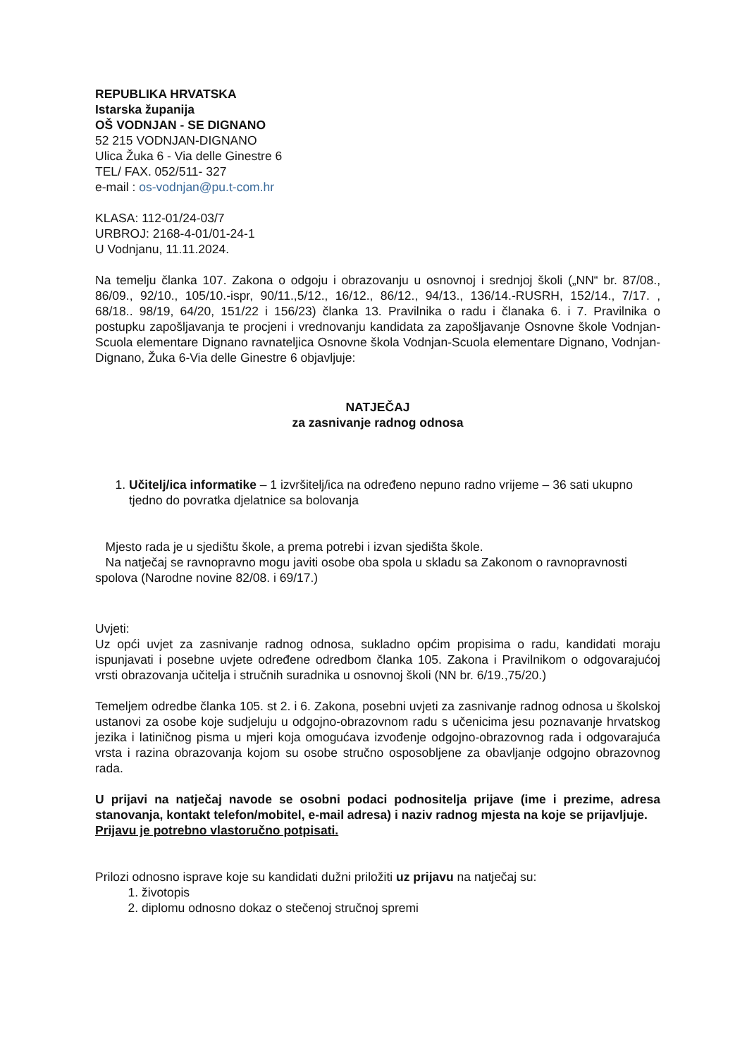REPUBLIKA HRVATSKA
Istarska županija
OŠ VODNJAN - SE DIGNANO
52 215 VODNJAN-DIGNANO
Ulica Žuka 6 - Via delle Ginestre 6
TEL/ FAX. 052/511- 327
e-mail : os-vodnjan@pu.t-com.hr
KLASA: 112-01/24-03/7
URBROJ: 2168-4-01/01-24-1
U Vodnjanu, 11.11.2024.
Na temelju članka 107. Zakona o odgoju i obrazovanju u osnovnoj i srednjoj školi („NN“ br. 87/08., 86/09., 92/10., 105/10.-ispr, 90/11.,5/12., 16/12., 86/12., 94/13., 136/14.-RUSRH, 152/14., 7/17. , 68/18.. 98/19, 64/20, 151/22 i 156/23) članka 13. Pravilnika o radu i članaka 6. i 7. Pravilnika o postupku zapošljavanja te procjeni i vrednovanju kandidata za zapošljavanje Osnovne škole Vodnjan-Scuola elementare Dignano ravnateljica Osnovne škola Vodnjan-Scuola elementare Dignano, Vodnjan-Dignano, Žuka 6-Via delle Ginestre 6 objavljuje:
NATJEČAJ
za zasnivanje radnog odnosa
1. Učitelj/ica informatike – 1 izvršitelj/ica na određeno nepuno radno vrijeme – 36 sati ukupno tjedno do povratka djelatnice sa bolovanja
Mjesto rada je u sjedištu škole, a prema potrebi i izvan sjedišta škole.
Na natječaj se ravnopravno mogu javiti osobe oba spola u skladu sa Zakonom o ravnopravnosti spolova (Narodne novine 82/08. i 69/17.)
Uvjeti:
Uz opći uvjet za zasnivanje radnog odnosa, sukladno općim propisima o radu, kandidati moraju ispunjavati i posebne uvjete određene odredbom članka 105. Zakona i Pravilnikom o odgovarajućoj vrsti obrazovanja učitelja i stručnih suradnika u osnovnoj školi (NN br. 6/19.,75/20.)
Temeljem odredbe članka 105. st 2. i 6. Zakona, posebni uvjeti za zasnivanje radnog odnosa u školskoj ustanovi za osobe koje sudjeluju u odgojno-obrazovnom radu s učenicima jesu poznavanje hrvatskog jezika i latiničnog pisma u mjeri koja omogućava izvođenje odgojno-obrazovnog rada i odgovarajuća vrsta i razina obrazovanja kojom su osobe stručno osposobljene za obavljanje odgojno obrazovnog rada.
U prijavi na natječaj navode se osobni podaci podnositelja prijave (ime i prezime, adresa stanovanja, kontakt telefon/mobitel, e-mail adresa) i naziv radnog mjesta na koje se prijavljuje.
Prijavu je potrebno vlastoručno potpisati.
Prilozi odnosno isprave koje su kandidati dužni priložiti uz prijavu na natječaj su:
1. životopis
2. diplomu odnosno dokaz o stečenoj stručnoj spremi